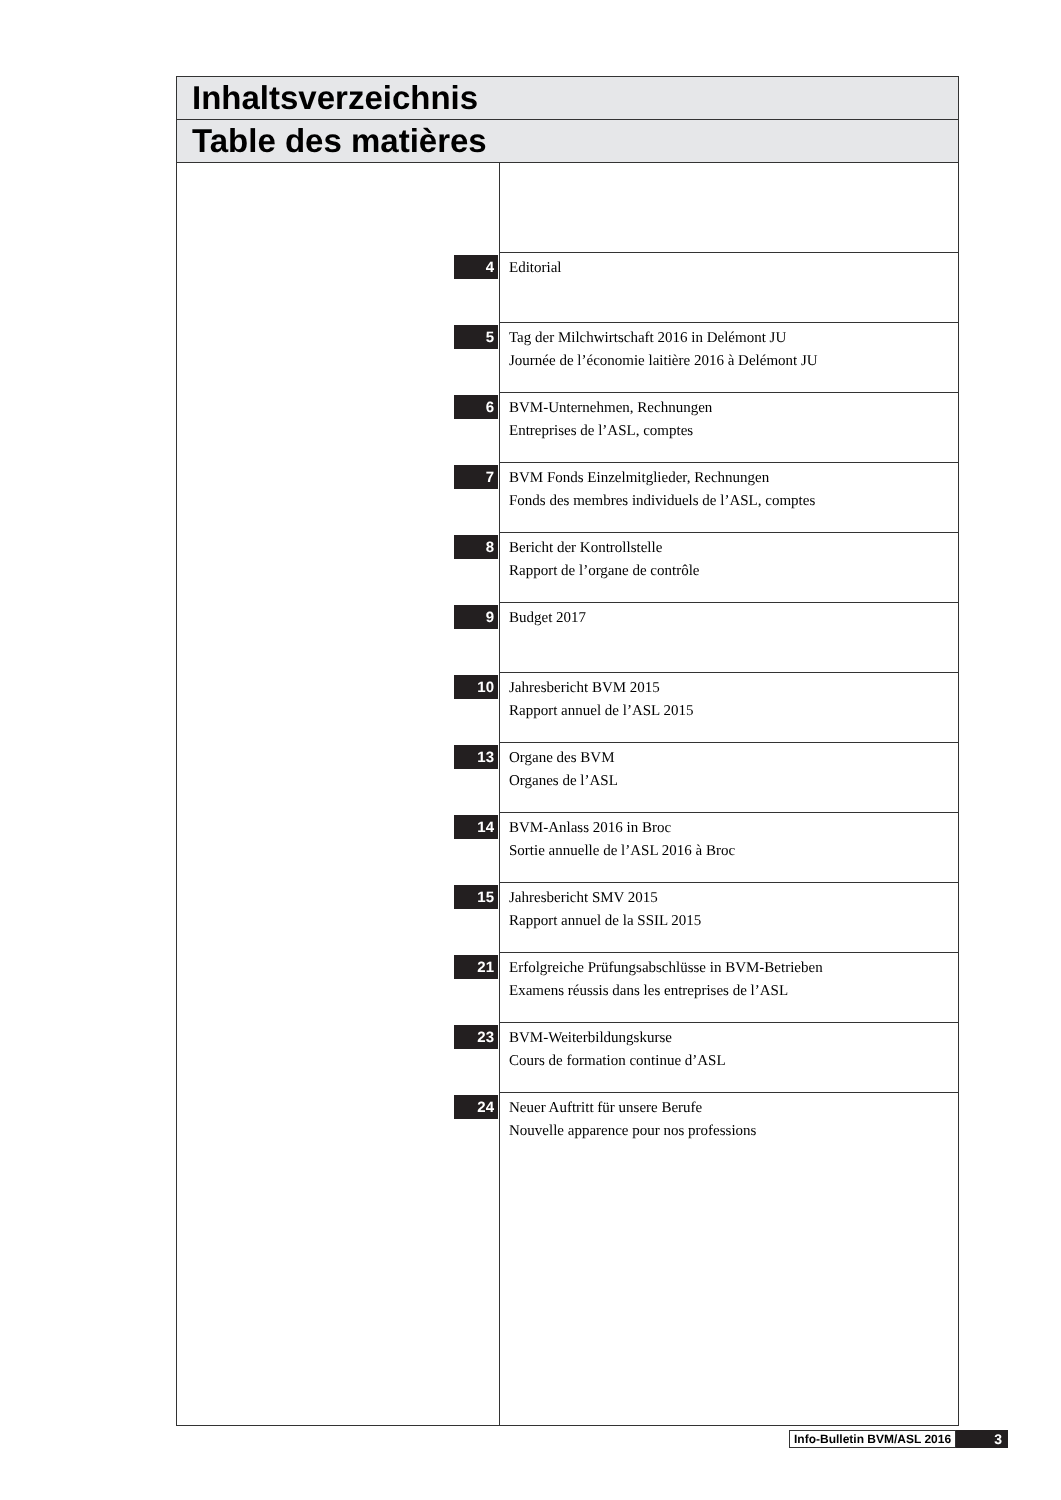Inhaltsverzeichnis
Table des matières
4
Editorial
5
Tag der Milchwirtschaft 2016 in Delémont JU
Journée de l’économie laitière 2016 à Delémont JU
6
BVM-Unternehmen, Rechnungen
Entreprises de l’ASL, comptes
7
BVM Fonds Einzelmitglieder, Rechnungen
Fonds des membres individuels de l’ASL, comptes
8
Bericht der Kontrollstelle
Rapport de l’organe de contrôle
9
Budget 2017
10
Jahresbericht BVM 2015
Rapport annuel de l’ASL 2015
13
Organe des BVM
Organes de l’ASL
14
BVM-Anlass 2016 in Broc
Sortie annuelle de l’ASL 2016 à Broc
15
Jahresbericht SMV 2015
Rapport annuel de la SSIL 2015
21
Erfolgreiche Prüfungsabschlüsse in BVM-Betrieben
Examens réussis dans les entreprises de l’ASL
23
BVM-Weiterbildungskurse
Cours de formation continue d’ASL
24
Neuer Auftritt für unsere Berufe
Nouvelle apparence pour nos professions
Info-Bulletin BVM/ASL 2016 3